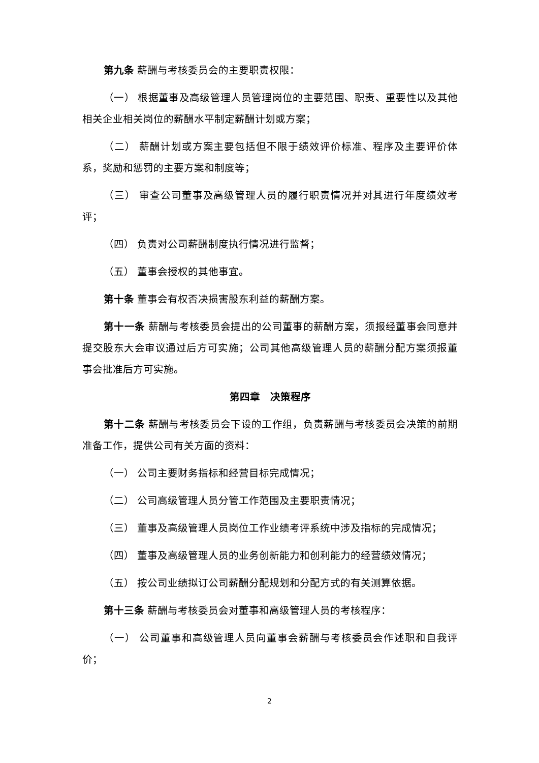第九条 薪酬与考核委员会的主要职责权限：
（一） 根据董事及高级管理人员管理岗位的主要范围、职责、重要性以及其他相关企业相关岗位的薪酬水平制定薪酬计划或方案；
（二） 薪酬计划或方案主要包括但不限于绩效评价标准、程序及主要评价体系，奖励和惩罚的主要方案和制度等；
（三） 审查公司董事及高级管理人员的履行职责情况并对其进行年度绩效考评；
（四） 负责对公司薪酬制度执行情况进行监督；
（五） 董事会授权的其他事宜。
第十条 董事会有权否决损害股东利益的薪酬方案。
第十一条 薪酬与考核委员会提出的公司董事的薪酬方案，须报经董事会同意并提交股东大会审议通过后方可实施；公司其他高级管理人员的薪酬分配方案须报董事会批准后方可实施。
第四章　决策程序
第十二条 薪酬与考核委员会下设的工作组，负责薪酬与考核委员会决策的前期准备工作，提供公司有关方面的资料：
（一） 公司主要财务指标和经营目标完成情况；
（二） 公司高级管理人员分管工作范围及主要职责情况；
（三） 董事及高级管理人员岗位工作业绩考评系统中涉及指标的完成情况；
（四） 董事及高级管理人员的业务创新能力和创利能力的经营绩效情况；
（五） 按公司业绩拟订公司薪酬分配规划和分配方式的有关测算依据。
第十三条 薪酬与考核委员会对董事和高级管理人员的考核程序：
（一） 公司董事和高级管理人员向董事会薪酬与考核委员会作述职和自我评价；
2